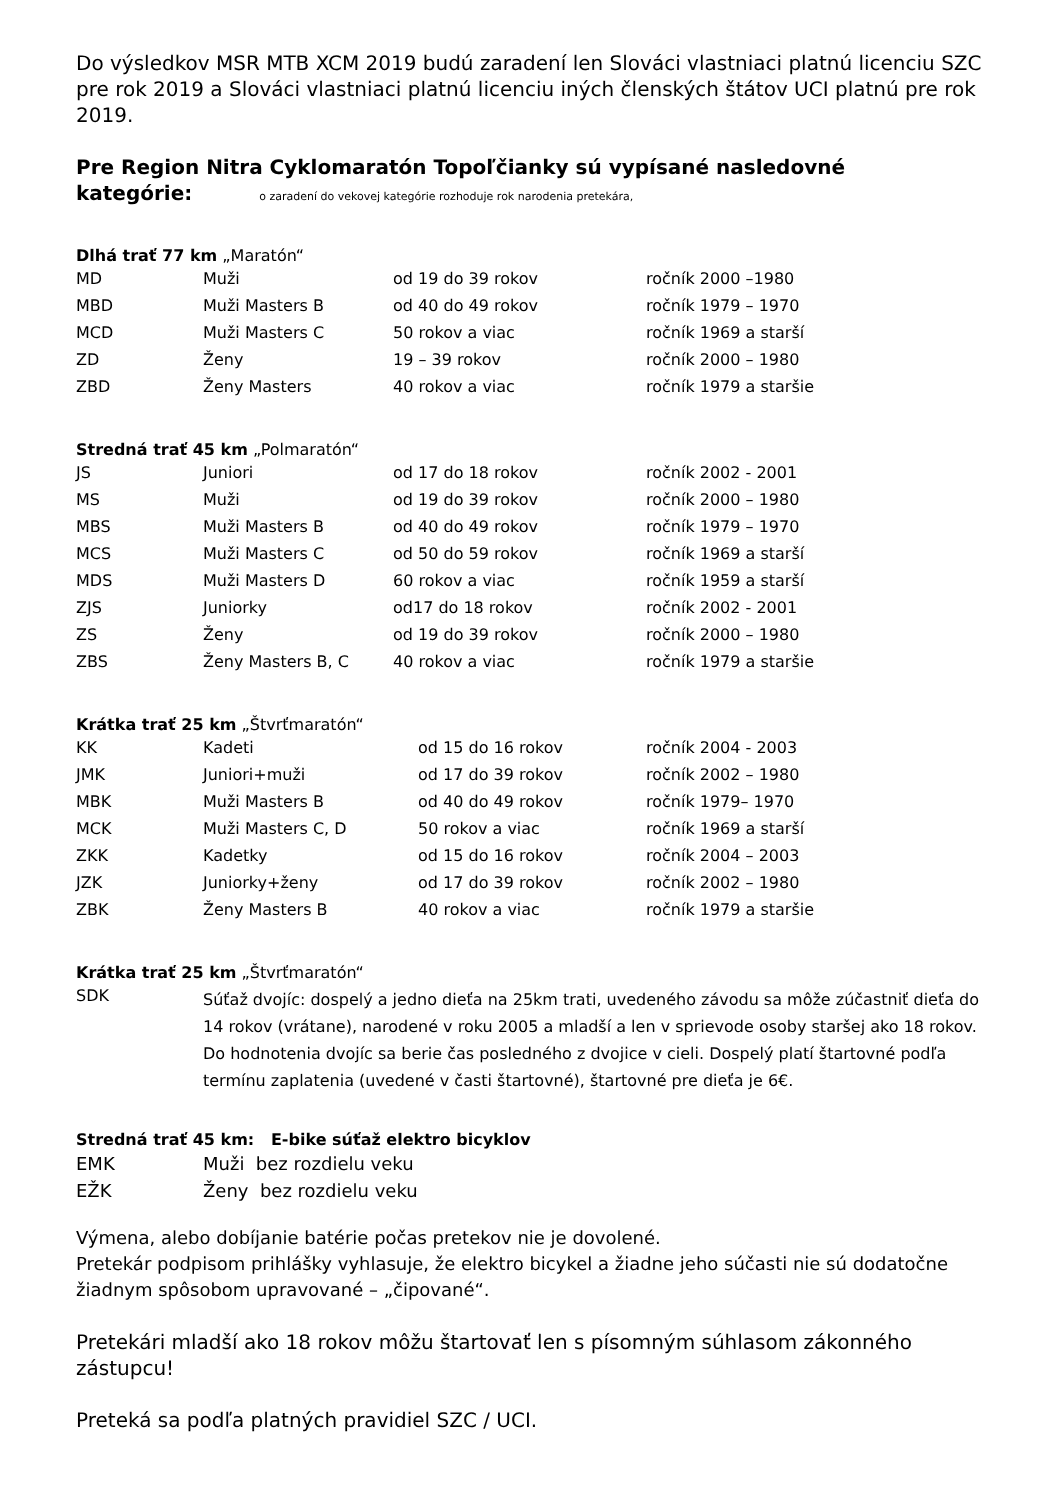Do výsledkov MSR MTB XCM 2019 budú zaradení len Slováci vlastniaci platnú licenciu SZC pre rok 2019 a Slováci vlastniaci platnú licenciu iných členských štátov UCI platnú pre rok 2019.
Pre Region Nitra Cyklomaratón Topoľčianky sú vypísané nasledovné
kategórie: o zaradení do vekovej kategórie rozhoduje rok narodenia pretekára,
Dlhá trať 77 km „Maratón“
| MD | Muži | od 19 do 39 rokov | ročník 2000 –1980 |
| MBD | Muži Masters B | od 40 do 49 rokov | ročník 1979 – 1970 |
| MCD | Muži Masters C | 50 rokov a viac | ročník 1969 a starší |
| ZD | Ženy | 19 – 39 rokov | ročník 2000 – 1980 |
| ZBD | Ženy Masters | 40 rokov a viac | ročník 1979 a staršie |
Stredná trať 45 km „Polmaratón“
| JS | Juniori | od 17 do 18 rokov | ročník 2002 - 2001 |
| MS | Muži | od 19 do 39 rokov | ročník 2000 – 1980 |
| MBS | Muži Masters B | od 40 do 49 rokov | ročník 1979 – 1970 |
| MCS | Muži Masters C | od 50 do 59 rokov | ročník 1969 a starší |
| MDS | Muži Masters D | 60 rokov a viac | ročník 1959 a starší |
| ZJS | Juniorky | od17 do 18 rokov | ročník 2002 - 2001 |
| ZS | Ženy | od 19 do 39 rokov | ročník 2000 – 1980 |
| ZBS | Ženy Masters B, C | 40 rokov a viac | ročník 1979 a staršie |
Krátka trať 25 km „Štvrťmaratón“
| KK | Kadeti | od 15 do 16 rokov | ročník 2004 - 2003 |
| JMK | Juniori+muži | od 17 do 39 rokov | ročník 2002 – 1980 |
| MBK | Muži Masters B | od 40 do 49 rokov | ročník 1979– 1970 |
| MCK | Muži Masters C, D | 50 rokov a viac | ročník 1969 a starší |
| ZKK | Kadetky | od 15 do 16 rokov | ročník 2004 – 2003 |
| JZK | Juniorky+ženy | od 17 do 39 rokov | ročník 2002 – 1980 |
| ZBK | Ženy Masters B | 40 rokov a viac | ročník 1979 a staršie |
Krátka trať 25 km „Štvrťmaratón“
| SDK | Súťaž dvojíc: dospelý a jedno dieťa na 25km trati, uvedeného závodu sa môže zúčastniť dieťa do 14 rokov (vrátane), narodené v roku 2005 a mladší a len v sprievode osoby staršej ako 18 rokov. Do hodnotenia dvojíc sa berie čas posledného z dvojice v cieli. Dospelý platí štartovné podľa termínu zaplatenia (uvedené v časti štartovné), štartovné pre dieťa je 6€. |
Stredná trať 45 km: E-bike súťaž elektro bicyklov
| EMK | Muži bez rozdielu veku |
| EŽK | Ženy bez rozdielu veku |
Výmena, alebo dobíjanie batérie počas pretekov nie je dovolené.
Pretekár podpisom prihlášky vyhlasuje, že elektro bicykel a žiadne jeho súčasti nie sú dodatočne žiadnym spôsobom upravované – „čipované“.
Pretekári mladší ako 18 rokov môžu štartovať len s písomným súhlasom zákonného zástupcu!
Preteká sa podľa platných pravidiel SZC / UCI.